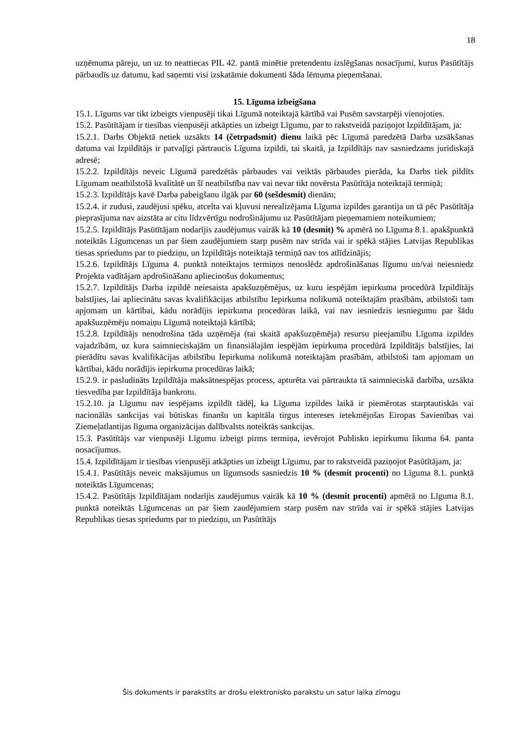18
uzņēmuma pāreju, un uz to neattiecas PIL 42. pantā minētie pretendentu izslēgšanas nosacījumi, kurus Pasūtītājs pārbaudīs uz datumu, kad saņemti visi izskatāmie dokumenti šāda lēmuma pieņemšanai.
15. Līguma izbeigšana
15.1. Līgums var tikt izbeigts vienpusēji tikai Līgumā noteiktajā kārtībā vai Pusēm savstarpēji vienojoties.
15.2. Pasūtītājam ir tiesības vienpusēji atkāpties un izbeigt Līgumu, par to rakstveidā paziņojot Izpildītājam, ja:
15.2.1. Darbs Objektā netiek uzsākts 14 (četrpadsmit) dienu laikā pēc Līgumā paredzētā Darba uzsākšanas datuma vai Izpildītājs ir patvaļīgi pārtraucis Līguma izpildi, tai skaitā, ja Izpildītājs nav sasniedzams juridiskajā adresē;
15.2.2. Izpildītājs neveic Līgumā paredzētās pārbaudes vai veiktās pārbaudes pierāda, ka Darbs tiek pildīts Līgumam neatbilstošā kvalitātē un šī neatbilstība nav vai nevar tikt novērsta Pasūtītāja noteiktajā termiņā;
15.2.3. Izpildītājs kavē Darba pabeigšanu ilgāk par 60 (sešdesmit) dienām;
15.2.4. ir zudusi, zaudējusi spēku, atcelta vai kļuvusi nerealizējama Līguma izpildes garantija un tā pēc Pasūtītāja pieprasījuma nav aizstāta ar citu līdzvērtīgu nodrošinājumu uz Pasūtītājam pieņemamiem noteikumiem;
15.2.5. Izpildītājs Pasūtītājam nodarījis zaudējumus vairāk kā 10 (desmit) % apmērā no Līguma 8.1. apakšpunktā noteiktās Līgumcenas un par šiem zaudējumiem starp pusēm nav strīda vai ir spēkā stājies Latvijas Republikas tiesas spriedums par to piedziņu, un Izpildītājs noteiktajā termiņā nav tos atlīdzinājis;
15.2.6. Izpildītājs Līguma 4. punktā noteiktajos termiņos nenoslēdz apdrošināšanas līgumu un/vai neiesniedz Projekta vadītājam apdrošināšanu apliecinošus dokumentus;
15.2.7. Izpildītājs Darba izpildē neiesaista apakšuzņēmējus, uz kuru iespējām iepirkuma procedūrā Izpildītājs balstījies, lai apliecinātu savas kvalifikācijas atbilstību Iepirkuma nolikumā noteiktajām prasībām, atbilstoši tam apjomam un kārtībai, kādu norādījis iepirkuma procedūras laikā, vai nav iesniedzis iesniegumu par šādu apakšuzņēmēju nomaiņu Līgumā noteiktajā kārtībā;
15.2.8. Izpildītājs nenodrošina tāda uzņēmēja (tai skaitā apakšuzņēmēja) resursu pieejamību Līguma izpildes vajadzībām, uz kura saimnieciskajām un finansiālajām iespējām iepirkuma procedūrā Izpildītājs balstījies, lai pierādītu savas kvalifikācijas atbilstību Iepirkuma nolikumā noteiktajām prasībām, atbilstoši tam apjomam un kārtībai, kādu norādījis iepirkuma procedūras laikā;
15.2.9. ir pasludināts Izpildītāja maksātnespējas process, apturēta vai pārtraukta tā saimnieciskā darbība, uzsākta tiesvedība par Izpildītāja bankrotu.
15.2.10. ja Līgumu nav iespējams izpildīt tādēļ, ka Līguma izpildes laikā ir piemērotas starptautiskās vai nacionālās sankcijas vai būtiskas finanšu un kapitāla tirgus intereses ietekmējošas Eiropas Savienības vai Ziemeļatlantijas līguma organizācijas dalībvalsts noteiktās sankcijas.
15.3. Pasūtītājs var vienpusēji Līgumu izbeigt pirms termiņa, ievērojot Publisko iepirkumu likuma 64. panta nosacījumus.
15.4. Izpildītājam ir tiesības vienpusēji atkāpties un izbeigt Līgumu, par to rakstveidā paziņojot Pasūtītājam, ja:
15.4.1. Pasūtītājs neveic maksājumus un līgumsods sasniedzis 10 % (desmit procenti) no Līguma 8.1. punktā noteiktās Līgumcenas;
15.4.2. Pasūtītājs Izpildītājam nodarījis zaudējumus vairāk kā 10 % (desmit procenti) apmērā no Līguma 8.1. punktā noteiktās Līgumcenas un par šiem zaudējumiem starp pusēm nav strīda vai ir spēkā stājies Latvijas Republikas tiesas spriedums par to piedziņu, un Pasūtītājs
Šis dokuments ir parakstīts ar drošu elektronisko parakstu un satur laika zīmogu